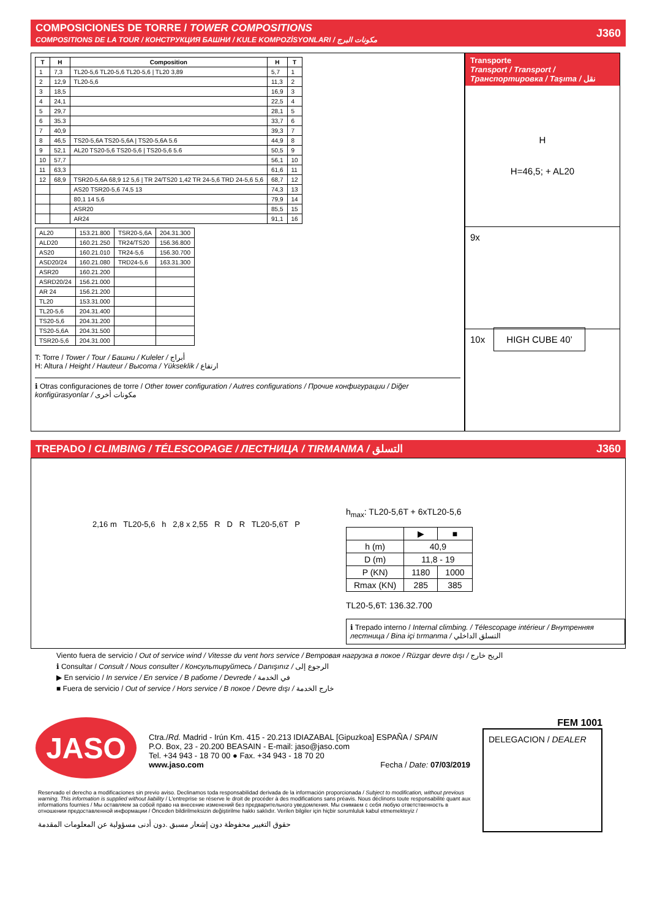COMPOSICIONES DE TORRE / TOWER COMPOSITIONS
COMPOSITIONS DE LA TOUR / КОНСТРУКЦИЯ БАШНИ / KULE KOMPOZİSYONLARI / مكونات البرج
J360
| T | H | Composition | H | T |
| --- | --- | --- | --- | --- |
| 1 | 7,3 | TL20-5,6 TL20-5,6 TL20-5,6 / TL20 3,89 | 5,7 | 1 |
| 2 | 12,9 | TL20-5,6 | 11,3 | 2 |
| 3 | 18,5 | | 16,9 | 3 |
| 4 | 24,1 | | 22,5 | 4 |
| 5 | 29,7 | | 28,1 | 5 |
| 6 | 35.3 | | 33,7 | 6 |
| 7 | 40,9 | | 39,3 | 7 |
| 8 | 46,5 | TS20-5,6A TS20-5,6A / TS20-5,6A 5.6 | 44,9 | 8 |
| 9 | 52,1 | AL20 TS20-5,6 TS20-5,6 / TS20-5,6 5.6 | 50,5 | 9 |
| 10 | 57,7 | | 56,1 | 10 |
| 11 | 63,3 | | 61,6 | 11 |
| 12 | 68,9 | TSR20-5,6A 68,9 12 5,6 / TR 24/TS20 1,42 TR 24-5,6 TRD 24-5,6 5,6 | 68,7 | 12 |
| | | AS20 TSR20-5,6 74,5 13 | 74,3 | 13 |
| | | 80,1 14 5,6 | 79,9 | 14 |
| | | ASR20 | 85,5 | 15 |
| | | AR24 | 91,1 | 16 |
| AL20 | 153.21.800 | TSR20-5,6A | 204.31.300 |
| ALD20 | 160.21.250 | TR24/TS20 | 156.36.800 |
| AS20 | 160.21.010 | TR24-5,6 | 156.30.700 |
| ASD20/24 | 160.21.080 | TRD24-5,6 | 163.31.300 |
| ASR20 | 160.21.200 | | |
| ASRD20/24 | 156.21.000 | | |
| AR 24 | 156.21.200 | | |
| TL20 | 153.31.000 | | |
| TL20-5,6 | 204.31.400 | | |
| TS20-5,6 | 204.31.200 | | |
| TS20-5,6A | 204.31.500 | | |
| TSR20-5,6 | 204.31.000 | | |
T: Torre / Tower / Tour / Башни / Kuleler / أبراج
H: Altura / Height / Hauteur / Высота / Yükseklik / ارتفاع
ℹ Otras configuraciones de torre / Other tower configuration / Autres configurations / Прочие конфигурации / Diğer konfigürasyonlar / مكونات أخرى
Transporte
Transport / Transport / Транспортировка / Taşıma / نقل
H
H=46,5; + AL20
9x
10x HIGH CUBE 40’
TREPADO / CLIMBING / TÉLESCOPAGE / ЛЕСТНИЦА / TIRMANMA / التسلق
J360
2,16 m TL20-5,6 h 2,8 x 2,55 R D R TL20-5,6T P
h<sub>max</sub>: TL20-5,6T + 6xTL20-5,6
| | ▶ | ■ |
| h (m) | 40,9 | |
| D (m) | 11,8 - 19 | |
| P (KN) | 1180 | 1000 |
| Rmax (KN) | 285 | 385 |
TL20-5,6T: 136.32.700
ℹ Trepado interno / Internal climbing. / Télescopage intérieur / Внутренняя лестница / Bina içi tırmanma / التسلق الداخلي
Viento fuera de servicio / Out of service wind / Vitesse du vent hors service / Ветровая нагрузка в покое / Rüzgar devre dışı / الريح خارج
ℹ Consultar / Consult / Nous consulter / Консультируйтесь / Danışınız / الرجوع إلى
▶ En servicio / In service / En service / В работе / Devrede / في الخدمة
■ Fuera de servicio / Out of service / Hors service / В покое / Devre dışı / خارج الخدمة
JASO
Ctra./Rd. Madrid - Irún Km. 415 - 20.213 IDIAZABAL [Gipuzkoa] ESPAÑA / SPAIN
P.O. Box, 23 - 20.200 BEASAIN - E-mail: jaso@jaso.com
Tel. +34 943 - 18 70 00 ● Fax. +34 943 - 18 70 20
www.jaso.com Fecha / Date: 07/03/2019
FEM 1001
DELEGACION / DEALER
Reservado el derecho a modificaciones sin previo aviso. Declinamos toda responsabilidad derivada de la información proporcionada / Subject to modification, without previous warning. This information is supplied without liability / L'entreprise se réserve le droit de procéder à des modifications sans préavis. Nous déclinons toute responsabilité quant aux informations fournies / Мы оставляем за собой право на внесение изменений без предварительного уведомления. Мы снимаем с себя любую ответственность в отношении предоставленной информации / Önceden bildirilmeksizin değiştirilme hakkı saklıdır. Verilen bilgiler için hiçbir sorumluluk kabul etmemekteyiz /
حقوق التغيير محفوظة دون إشعار مسبق .دون أدنى مسؤولية عن المعلومات المقدمة